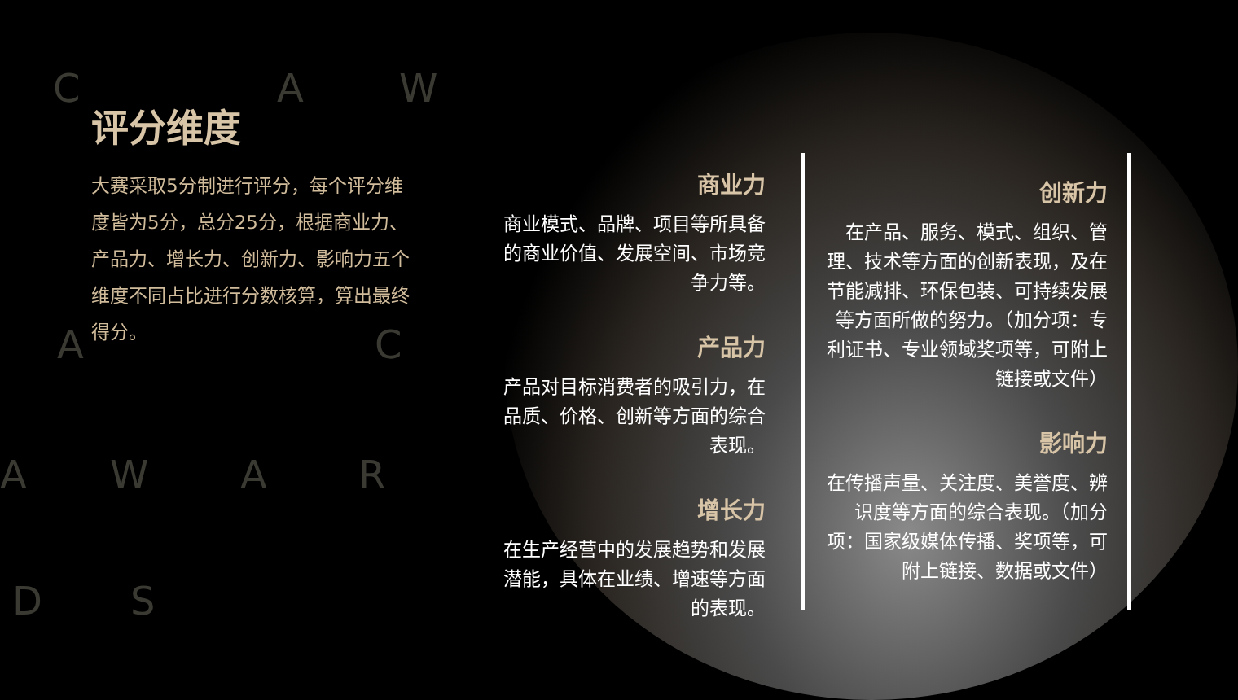C A W
A C
A W A R
D S
评分维度
大赛采取5分制进行评分，每个评分维度皆为5分，总分25分，根据商业力、产品力、增长力、创新力、影响力五个维度不同占比进行分数核算，算出最终得分。
商业力
商业模式、品牌、项目等所具备的商业价值、发展空间、市场竞争力等。
产品力
产品对目标消费者的吸引力，在品质、价格、创新等方面的综合表现。
增长力
在生产经营中的发展趋势和发展潜能，具体在业绩、增速等方面的表现。
创新力
在产品、服务、模式、组织、管理、技术等方面的创新表现，及在节能减排、环保包装、可持续发展等方面所做的努力。（加分项：专利证书、专业领域奖项等，可附上链接或文件）
影响力
在传播声量、关注度、美誉度、辨识度等方面的综合表现。（加分项：国家级媒体传播、奖项等，可附上链接、数据或文件）